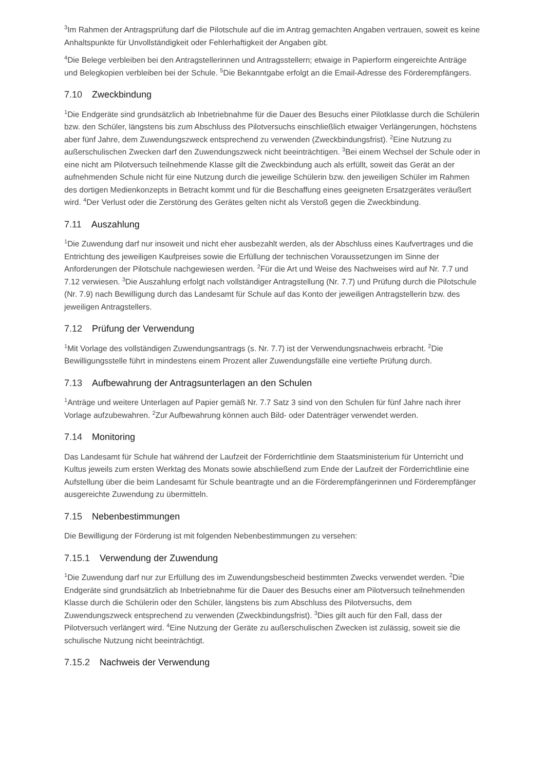<sup>3</sup> Im Rahmen der Antragsprüfung darf die Pilotschule auf die im Antrag gemachten Angaben vertrauen, soweit es keine Anhaltspunkte für Unvollständigkeit oder Fehlerhaftigkeit der Angaben gibt.
<sup>4</sup> Die Belege verbleiben bei den Antragstellerinnen und Antragsstellern; etwaige in Papierform eingereichte Anträge und Belegkopien verbleiben bei der Schule. <sup>5</sup>Die Bekanntgabe erfolgt an die Email-Adresse des Förderempfängers.
7.10 Zweckbindung
<sup>1</sup> Die Endgeräte sind grundsätzlich ab Inbetriebnahme für die Dauer des Besuchs einer Pilotklasse durch die Schülerin bzw. den Schüler, längstens bis zum Abschluss des Pilotversuchs einschließlich etwaiger Verlängerungen, höchstens aber fünf Jahre, dem Zuwendungszweck entsprechend zu verwenden (Zweckbindungsfrist). <sup>2</sup>Eine Nutzung zu außerschulischen Zwecken darf den Zuwendungszweck nicht beeinträchtigen. <sup>3</sup>Bei einem Wechsel der Schule oder in eine nicht am Pilotversuch teilnehmende Klasse gilt die Zweckbindung auch als erfüllt, soweit das Gerät an der aufnehmenden Schule nicht für eine Nutzung durch die jeweilige Schülerin bzw. den jeweiligen Schüler im Rahmen des dortigen Medienkonzepts in Betracht kommt und für die Beschaffung eines geeigneten Ersatzgerätes veräußert wird. <sup>4</sup>Der Verlust oder die Zerstörung des Gerätes gelten nicht als Verstoß gegen die Zweckbindung.
7.11 Auszahlung
<sup>1</sup> Die Zuwendung darf nur insoweit und nicht eher ausbezahlt werden, als der Abschluss eines Kaufvertrages und die Entrichtung des jeweiligen Kaufpreises sowie die Erfüllung der technischen Voraussetzungen im Sinne der Anforderungen der Pilotschule nachgewiesen werden. <sup>2</sup>Für die Art und Weise des Nachweises wird auf Nr. 7.7 und 7.12 verwiesen. <sup>3</sup>Die Auszahlung erfolgt nach vollständiger Antragstellung (Nr. 7.7) und Prüfung durch die Pilotschule (Nr. 7.9) nach Bewilligung durch das Landesamt für Schule auf das Konto der jeweiligen Antragstellerin bzw. des jeweiligen Antragstellers.
7.12 Prüfung der Verwendung
<sup>1</sup> Mit Vorlage des vollständigen Zuwendungsantrags (s. Nr. 7.7) ist der Verwendungsnachweis erbracht. <sup>2</sup>Die Bewilligungsstelle führt in mindestens einem Prozent aller Zuwendungsfälle eine vertiefte Prüfung durch.
7.13 Aufbewahrung der Antragsunterlagen an den Schulen
<sup>1</sup> Anträge und weitere Unterlagen auf Papier gemäß Nr. 7.7 Satz 3 sind von den Schulen für fünf Jahre nach ihrer Vorlage aufzubewahren. <sup>2</sup>Zur Aufbewahrung können auch Bild- oder Datenträger verwendet werden.
7.14 Monitoring
Das Landesamt für Schule hat während der Laufzeit der Förderrichtlinie dem Staatsministerium für Unterricht und Kultus jeweils zum ersten Werktag des Monats sowie abschließend zum Ende der Laufzeit der Förderrichtlinie eine Aufstellung über die beim Landesamt für Schule beantragte und an die Förderempfängerinnen und Förderempfänger ausgereichte Zuwendung zu übermitteln.
7.15 Nebenbestimmungen
Die Bewilligung der Förderung ist mit folgenden Nebenbestimmungen zu versehen:
7.15.1 Verwendung der Zuwendung
<sup>1</sup> Die Zuwendung darf nur zur Erfüllung des im Zuwendungsbescheid bestimmten Zwecks verwendet werden. <sup>2</sup>Die Endgeräte sind grundsätzlich ab Inbetriebnahme für die Dauer des Besuchs einer am Pilotversuch teilnehmenden Klasse durch die Schülerin oder den Schüler, längstens bis zum Abschluss des Pilotversuchs, dem Zuwendungszweck entsprechend zu verwenden (Zweckbindungsfrist). <sup>3</sup>Dies gilt auch für den Fall, dass der Pilotversuch verlängert wird. <sup>4</sup>Eine Nutzung der Geräte zu außerschulischen Zwecken ist zulässig, soweit sie die schulische Nutzung nicht beeinträchtigt.
7.15.2 Nachweis der Verwendung